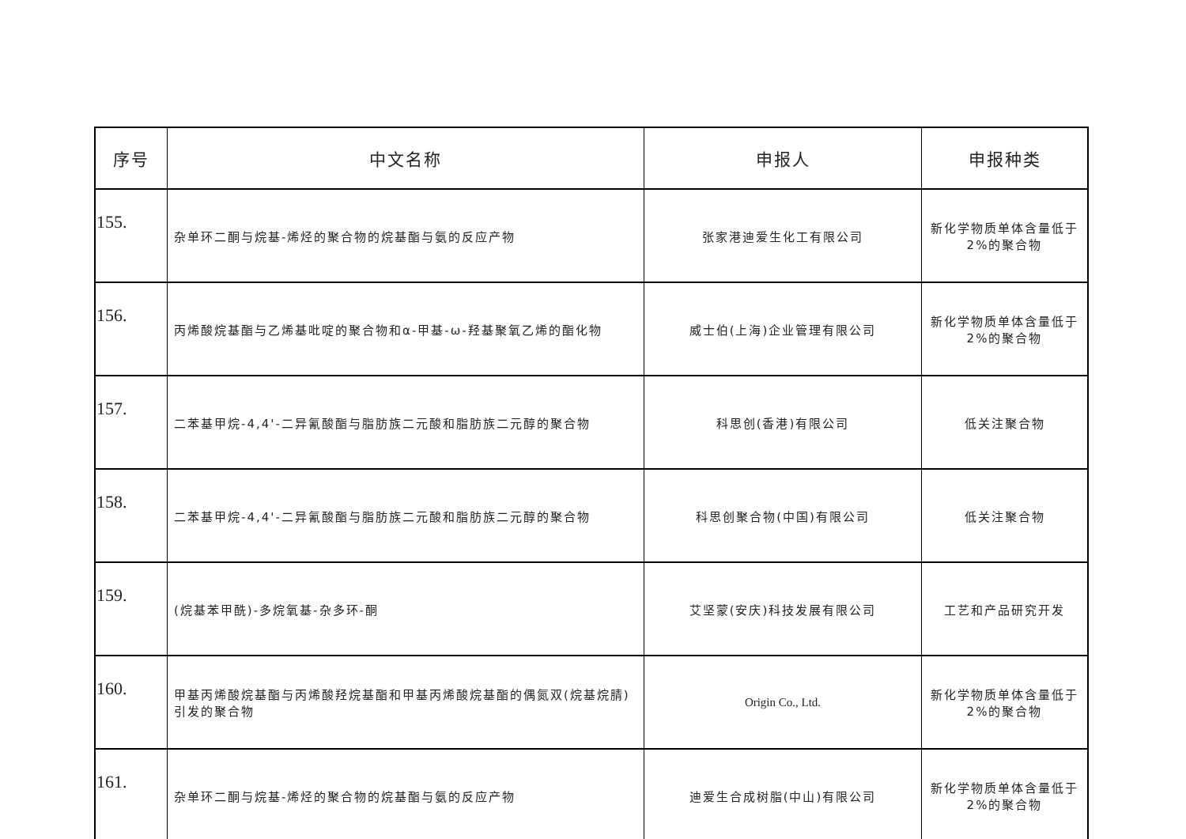| 序号 | 中文名称 | 申报人 | 申报种类 |
| --- | --- | --- | --- |
| 155. | 杂单环二酮与烷基-烯烃的聚合物的烷基酯与氨的反应产物 | 张家港迪爱生化工有限公司 | 新化学物质单体含量低于 2%的聚合物 |
| 156. | 丙烯酸烷基酯与乙烯基吡啶的聚合物和α-甲基-ω-羟基聚氧乙烯的酯化物 | 威士伯(上海)企业管理有限公司 | 新化学物质单体含量低于 2%的聚合物 |
| 157. | 二苯基甲烷-4,4'-二异氰酸酯与脂肪族二元酸和脂肪族二元醇的聚合物 | 科思创(香港)有限公司 | 低关注聚合物 |
| 158. | 二苯基甲烷-4,4'-二异氰酸酯与脂肪族二元酸和脂肪族二元醇的聚合物 | 科思创聚合物(中国)有限公司 | 低关注聚合物 |
| 159. | (烷基苯甲酰)-多烷氧基-杂多环-酮 | 艾坚蒙(安庆)科技发展有限公司 | 工艺和产品研究开发 |
| 160. | 甲基丙烯酸烷基酯与丙烯酸羟烷基酯和甲基丙烯酸烷基酯的偶氮双(烷基烷腈)引发的聚合物 | Origin Co., Ltd. | 新化学物质单体含量低于 2%的聚合物 |
| 161. | 杂单环二酮与烷基-烯烃的聚合物的烷基酯与氨的反应产物 | 迪爱生合成树脂(中山)有限公司 | 新化学物质单体含量低于 2%的聚合物 |